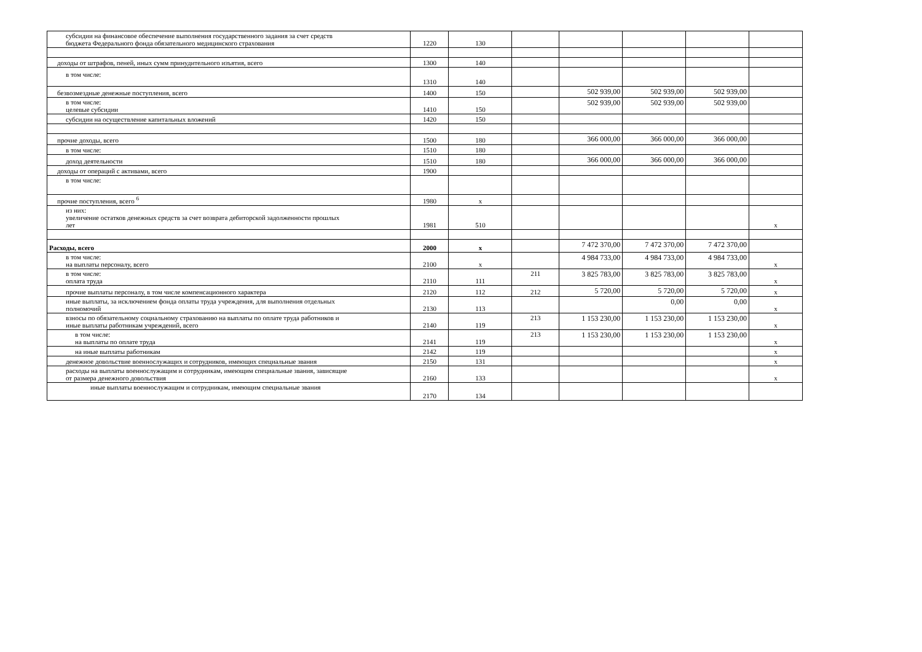| субсидии на финансовое обеспечение выполнения государственного задания за счет средств бюджета Федерального фонда обязательного медицинского страхования | 1220 | 130 | | | | | |
| доходы от штрафов, пеней, иных сумм принудительного изъятия, всего | 1300 | 140 | | | | | |
| в том числе: | 1310 | 140 | | | | | |
| безвозмездные денежные поступления, всего | 1400 | 150 | | 502 939,00 | 502 939,00 | 502 939,00 | |
| в том числе: целевые субсидии | 1410 | 150 | | 502 939,00 | 502 939,00 | 502 939,00 | |
| субсидии на осуществление капитальных вложений | 1420 | 150 | | | | | |
| прочие доходы, всего | 1500 | 180 | | 366 000,00 | 366 000,00 | 366 000,00 | |
| в том числе: | 1510 | 180 | | | | | |
| доход деятельности | 1510 | 180 | | 366 000,00 | 366 000,00 | 366 000,00 | |
| доходы от операций с активами, всего | 1900 | | | | | | |
| в том числе: | | | | | | | |
| прочие поступления, всего <sup>6</sup> | 1980 | х | | | | | |
| из них: увеличение остатков денежных средств за счет возврата дебиторской задолженности прошлых лет | 1981 | 510 | | | | | х |
| Расходы, всего | 2000 | х | | 7 472 370,00 | 7 472 370,00 | 7 472 370,00 | |
| в том числе: на выплаты персоналу, всего | 2100 | х | | 4 984 733,00 | 4 984 733,00 | 4 984 733,00 | х |
| в том числе: оплата труда | 2110 | 111 | 211 | 3 825 783,00 | 3 825 783,00 | 3 825 783,00 | х |
| прочие выплаты персоналу, в том числе компенсационного характера | 2120 | 112 | 212 | 5 720,00 | 5 720,00 | 5 720,00 | х |
| иные выплаты, за исключением фонда оплаты труда учреждения, для выполнения отдельных полномочий | 2130 | 113 | | | 0,00 | 0,00 | х |
| взносы по обязательному социальному страхованию на выплаты по оплате труда работников и иные выплаты работникам учреждений, всего | 2140 | 119 | 213 | 1 153 230,00 | 1 153 230,00 | 1 153 230,00 | х |
| в том числе: на выплаты по оплате труда | 2141 | 119 | 213 | 1 153 230,00 | 1 153 230,00 | 1 153 230,00 | х |
| на иные выплаты работникам | 2142 | 119 | | | | | х |
| денежное довольствие военнослужащих и сотрудников, имеющих специальные звания | 2150 | 131 | | | | | х |
| расходы на выплаты военнослужащим и сотрудникам, имеющим специальные звания, зависящие от размера денежного довольствия | 2160 | 133 | | | | | х |
| иные выплаты военнослужащим и сотрудникам, имеющим специальные звания | 2170 | 134 | | | | | |